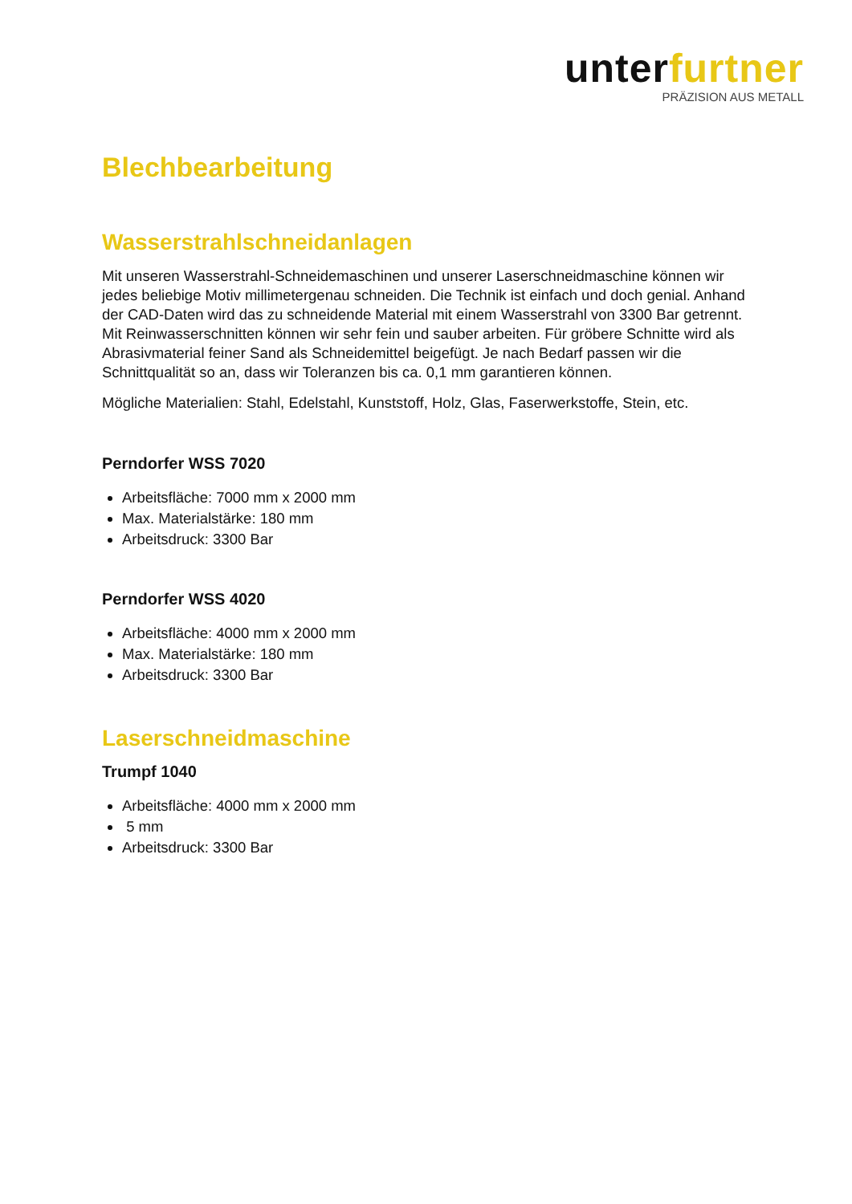unterfurtner
PRÄZISION AUS METALL
Blechbearbeitung
Wasserstrahlschneidanlagen
Mit unseren Wasserstrahl-Schneidemaschinen und unserer Laserschneidmaschine können wir jedes beliebige Motiv millimetergenau schneiden. Die Technik ist einfach und doch genial. Anhand der CAD-Daten wird das zu schneidende Material mit einem Wasserstrahl von 3300 Bar getrennt. Mit Reinwasserschnitten können wir sehr fein und sauber arbeiten. Für gröbere Schnitte wird als Abrasivmaterial feiner Sand als Schneidemittel beigefügt. Je nach Bedarf passen wir die Schnittqualität so an, dass wir Toleranzen bis ca. 0,1 mm garantieren können.
Mögliche Materialien: Stahl, Edelstahl, Kunststoff, Holz, Glas, Faserwerkstoffe, Stein, etc.
Perndorfer WSS 7020
Arbeitsfläche: 7000 mm x 2000 mm
Max. Materialstärke: 180 mm
Arbeitsdruck: 3300 Bar
Perndorfer WSS 4020
Arbeitsfläche: 4000 mm x 2000 mm
Max. Materialstärke: 180 mm
Arbeitsdruck: 3300 Bar
Laserschneidmaschine
Trumpf 1040
Arbeitsfläche: 4000 mm x 2000 mm
5 mm
Arbeitsdruck: 3300 Bar